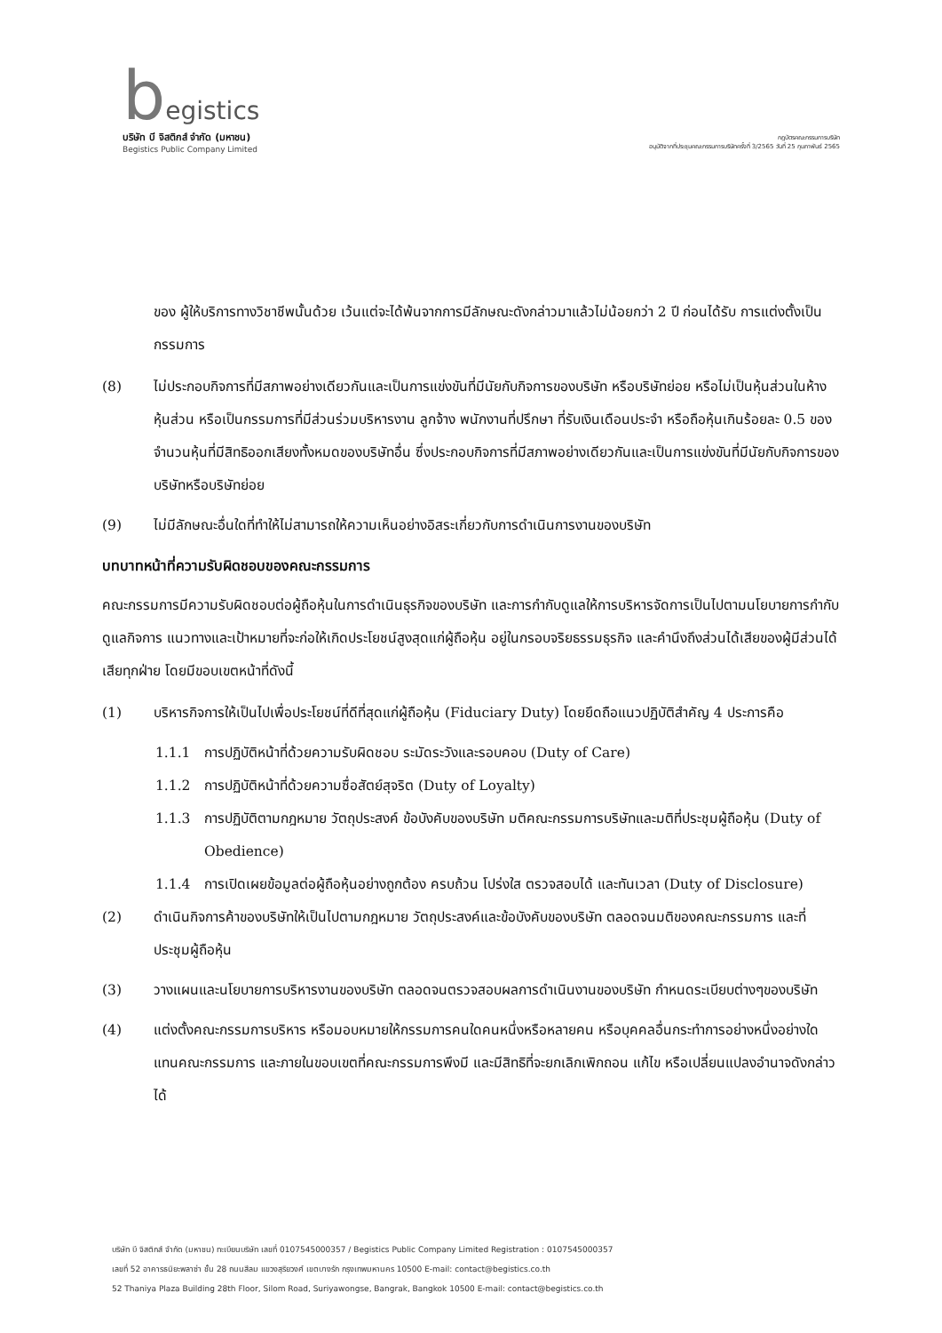begistics
บริษัท บี จิสติกส์ จำกัด (มหาชน)
Begistics Public Company Limited
กฎบัตรคณะกรรมการบริษัท
อนุมัติจากที่ประชุมคณะกรรมการบริษัทครั้งที่ 3/2565 วันที่ 25 กุมภาพันธ์ 2565
ของ ผู้ให้บริการทางวิชาชีพนั้นด้วย เว้นแต่จะได้พ้นจากการมีลักษณะดังกล่าวมาแล้วไม่น้อยกว่า 2 ปี ก่อนได้รับ การแต่งตั้งเป็นกรรมการ
(8) ไม่ประกอบกิจการที่มีสภาพอย่างเดียวกันและเป็นการแข่งขันที่มีนัยกับกิจการของบริษัท หรือบริษัทย่อย หรือไม่เป็นหุ้นส่วนในห้างหุ้นส่วน หรือเป็นกรรมการที่มีส่วนร่วมบริหารงาน ลูกจ้าง พนักงานที่ปรึกษา ที่รับเงินเดือนประจำ หรือถือหุ้นเกินร้อยละ 0.5 ของจำนวนหุ้นที่มีสิทธิออกเสียงทั้งหมดของบริษัทอื่น ซึ่งประกอบกิจการที่มีสภาพอย่างเดียวกันและเป็นการแข่งขันที่มีนัยกับกิจการของบริษัทหรือบริษัทย่อย
(9) ไม่มีลักษณะอื่นใดที่ทำให้ไม่สามารถให้ความเห็นอย่างอิสระเกี่ยวกับการดำเนินการงานของบริษัท
บทบาทหน้าที่ความรับผิดชอบของคณะกรรมการ
คณะกรรมการมีความรับผิดชอบต่อผู้ถือหุ้นในการดำเนินธุรกิจของบริษัท และการกำกับดูแลให้การบริหารจัดการเป็นไปตามนโยบายการกำกับดูแลกิจการ แนวทางและเป้าหมายที่จะก่อให้เกิดประโยชน์สูงสุดแก่ผู้ถือหุ้น อยู่ในกรอบจริยธรรมธุรกิจ และคำนึงถึงส่วนได้เสียของผู้มีส่วนได้เสียทุกฝ่าย โดยมีขอบเขตหน้าที่ดังนี้
(1) บริหารกิจการให้เป็นไปเพื่อประโยชน์ที่ดีที่สุดแก่ผู้ถือหุ้น (Fiduciary Duty) โดยยึดถือแนวปฏิบัติสำคัญ 4 ประการคือ
1.1.1 การปฏิบัติหน้าที่ด้วยความรับผิดชอบ ระมัดระวังและรอบคอบ (Duty of Care)
1.1.2 การปฏิบัติหน้าที่ด้วยความซื่อสัตย์สุจริต (Duty of Loyalty)
1.1.3 การปฏิบัติตามกฎหมาย วัตถุประสงค์ ข้อบังคับของบริษัท มติคณะกรรมการบริษัทและมติที่ประชุมผู้ถือหุ้น (Duty of Obedience)
1.1.4 การเปิดเผยข้อมูลต่อผู้ถือหุ้นอย่างถูกต้อง ครบถ้วน โปร่งใส ตรวจสอบได้ และทันเวลา (Duty of Disclosure)
(2) ดำเนินกิจการค้าของบริษัทให้เป็นไปตามกฎหมาย วัตถุประสงค์และข้อบังคับของบริษัท ตลอดจนมติของคณะกรรมการ และที่ประชุมผู้ถือหุ้น
(3) วางแผนและนโยบายการบริหารงานของบริษัท ตลอดจนตรวจสอบผลการดำเนินงานของบริษัท กำหนดระเบียบต่างๆของบริษัท
(4) แต่งตั้งคณะกรรมการบริหาร หรือมอบหมายให้กรรมการคนใดคนหนึ่งหรือหลายคน หรือบุคคลอื่นกระทำการอย่างหนึ่งอย่างใดแทนคณะกรรมการ และภายในขอบเขตที่คณะกรรมการพึงมี และมีสิทธิที่จะยกเลิกเพิกถอน แก้ไข หรือเปลี่ยนแปลงอำนาจดังกล่าวได้
บริษัท บี จิสติกส์ จำกัด (มหาชน) ทะเบียนบริษัท เลขที่ 0107545000357 / Begistics Public Company Limited Registration : 0107545000357
เลขที่ 52 อาคารธนิยะพลาซ่า ชั้น 28 ถนนสีลม แขวงสุริยวงศ์ เขตบางรัก กรุงเทพมหานคร 10500 E-mail: contact@begistics.co.th
52 Thaniya Plaza Building 28th Floor, Silom Road, Suriyawongse, Bangrak, Bangkok 10500 E-mail: contact@begistics.co.th